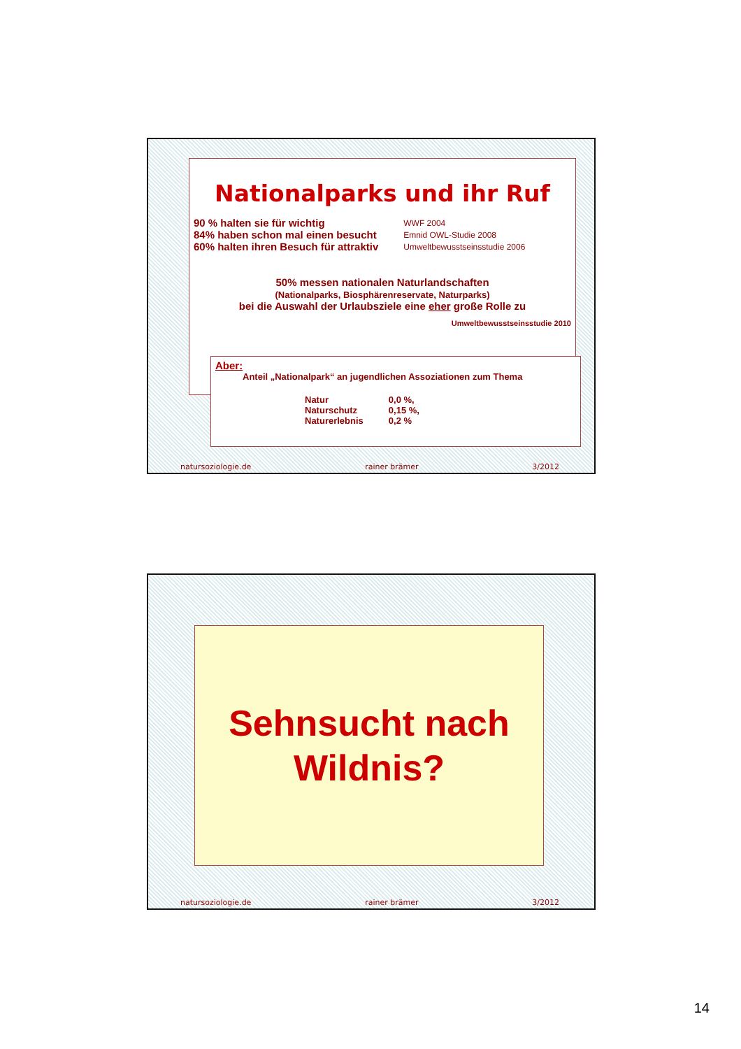Nationalparks und ihr Ruf
| 90 % halten sie für wichtig | WWF 2004 |
| 84% haben schon mal einen besucht | Emnid OWL-Studie 2008 |
| 60% halten ihren Besuch für attraktiv | Umweltbewusstseinsstudie 2006 |
50% messen nationalen Naturlandschaften
(Nationalparks, Biosphärenreservate, Naturparks)
bei die Auswahl der Urlaubsziele eine eher große Rolle zu
Umweltbewusstseinsstudie 2010
Aber:
Anteil „Nationalpark“ an jugendlichen Assoziationen zum Thema
| Natur | 0,0 %, |
| Naturschutz | 0,15 %, |
| Naturerlebnis | 0,2 % |
natursoziologie.de rainer brämer 3/2012
Sehnsucht nach
Wildnis?
natursoziologie.de rainer brämer 3/2012
14